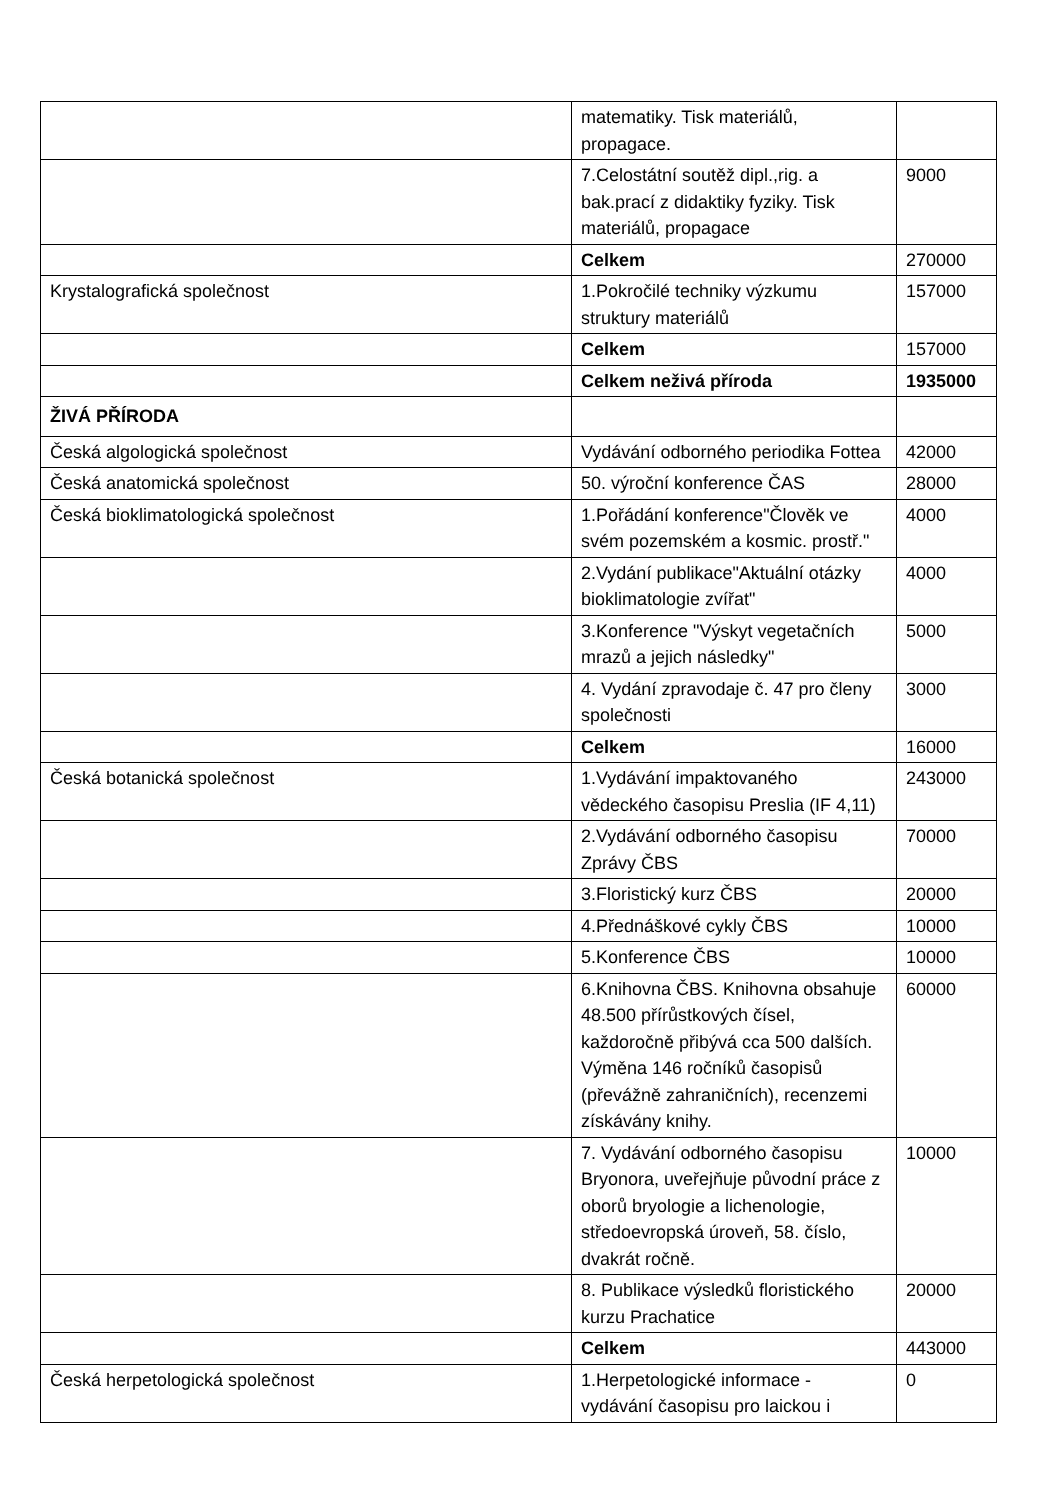| | matematiky. Tisk materiálů, propagace. | |
| | 7.Celostátní soutěž dipl.,rig. a bak.prací z didaktiky fyziky. Tisk materiálů, propagace | 9000 |
| | Celkem | 270000 |
| Krystalografická společnost | 1.Pokročilé techniky výzkumu struktury materiálů | 157000 |
| | Celkem | 157000 |
| | Celkem neživá příroda | 1935000 |
| ŽIVÁ PŘÍRODA | | |
| Česká algologická společnost | Vydávání odborného periodika Fottea | 42000 |
| Česká anatomická společnost | 50. výroční konference ČAS | 28000 |
| Česká bioklimatologická společnost | 1.Pořádání konference"Člověk ve svém pozemském a kosmic. prostř." | 4000 |
| | 2.Vydání publikace"Aktuální otázky bioklimatologie zvířat" | 4000 |
| | 3.Konference "Výskyt vegetačních mrazů a jejich následky" | 5000 |
| | 4. Vydání zpravodaje č. 47 pro členy společnosti | 3000 |
| | Celkem | 16000 |
| Česká botanická společnost | 1.Vydávání impaktovaného vědeckého časopisu Preslia (IF 4,11) | 243000 |
| | 2.Vydávání odborného časopisu Zprávy ČBS | 70000 |
| | 3.Floristický kurz ČBS | 20000 |
| | 4.Přednáškové cykly ČBS | 10000 |
| | 5.Konference ČBS | 10000 |
| | 6.Knihovna ČBS. Knihovna obsahuje 48.500 přírůstkových čísel, každoročně přibývá cca 500 dalších. Výměna 146 ročníků časopisů (převážně zahraničních), recenzemi získávány knihy. | 60000 |
| | 7. Vydávání odborného časopisu Bryonora, uveřejňuje původní práce z oborů bryologie a lichenologie, středoevropská úroveň, 58. číslo, dvakrát ročně. | 10000 |
| | 8. Publikace výsledků floristického kurzu Prachatice | 20000 |
| | Celkem | 443000 |
| Česká herpetologická společnost | 1.Herpetologické informace - vydávání časopisu pro laickou i | 0 |